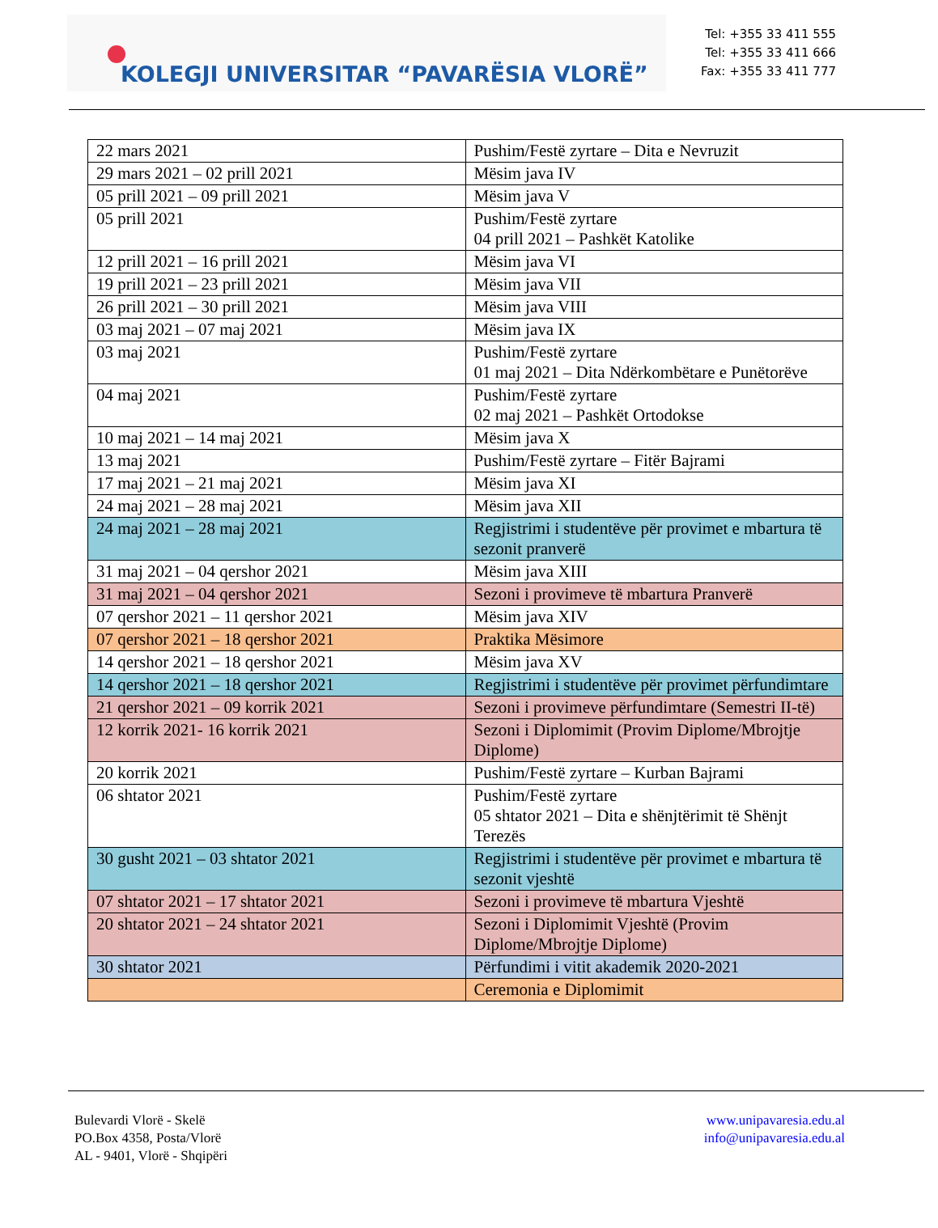KOLEGJI UNIVERSITAR “PAVARËSIA VLORË”
Tel: +355 33 411 555
Tel: +355 33 411 666
Fax: +355 33 411 777
| 22 mars 2021 | Pushim/Festë zyrtare – Dita e Nevruzit |
| 29 mars 2021 – 02 prill 2021 | Mësim java IV |
| 05 prill 2021 – 09 prill 2021 | Mësim java V |
| 05 prill 2021 | Pushim/Festë zyrtare 04 prill 2021 – Pashkët Katolike |
| 12 prill 2021 – 16 prill 2021 | Mësim java VI |
| 19 prill 2021 – 23 prill 2021 | Mësim java VII |
| 26 prill 2021 – 30 prill 2021 | Mësim java VIII |
| 03 maj 2021 – 07 maj 2021 | Mësim java IX |
| 03 maj 2021 | Pushim/Festë zyrtare 01 maj 2021 – Dita Ndërkombëtare e Punëtorëve |
| 04 maj 2021 | Pushim/Festë zyrtare 02 maj 2021 – Pashkët Ortodokse |
| 10 maj 2021 – 14 maj 2021 | Mësim java X |
| 13 maj 2021 | Pushim/Festë zyrtare – Fitër Bajrami |
| 17 maj 2021 – 21 maj 2021 | Mësim java XI |
| 24 maj 2021 – 28 maj 2021 | Mësim java XII |
| 24 maj 2021 – 28 maj 2021 | Regjistrimi i studentëve për provimet e mbartura të sezonit pranverë |
| 31 maj 2021 – 04 qershor 2021 | Mësim java XIII |
| 31 maj 2021 – 04 qershor 2021 | Sezoni i provimeve të mbartura Pranverë |
| 07 qershor 2021 – 11 qershor 2021 | Mësim java XIV |
| 07 qershor 2021 – 18 qershor 2021 | Praktika Mësimore |
| 14 qershor 2021 – 18 qershor 2021 | Mësim java XV |
| 14 qershor 2021 – 18 qershor 2021 | Regjistrimi i studentëve për provimet përfundimtare |
| 21 qershor 2021 – 09 korrik 2021 | Sezoni i provimeve përfundimtare (Semestri II-të) |
| 12 korrik 2021- 16 korrik 2021 | Sezoni i Diplomimit (Provim Diplome/Mbrojtje Diplome) |
| 20 korrik 2021 | Pushim/Festë zyrtare – Kurban Bajrami |
| 06 shtator 2021 | Pushim/Festë zyrtare 05 shtator 2021 – Dita e shënjtërimit të Shënjt Terezës |
| 30 gusht 2021 – 03 shtator 2021 | Regjistrimi i studentëve për provimet e mbartura të sezonit vjeshtë |
| 07 shtator 2021 – 17 shtator 2021 | Sezoni i provimeve të mbartura Vjeshtë |
| 20 shtator 2021 – 24 shtator 2021 | Sezoni i Diplomimit Vjeshtë (Provim Diplome/Mbrojtje Diplome) |
| 30 shtator 2021 | Përfundimi i vitit akademik 2020-2021 |
| | Ceremonia e Diplomimit |
Bulevardi Vlorë - Skelë
PO.Box 4358, Posta/Vlorë
AL - 9401, Vlorë - Shqipëri
www.unipavaresia.edu.al
info@unipavaresia.edu.al